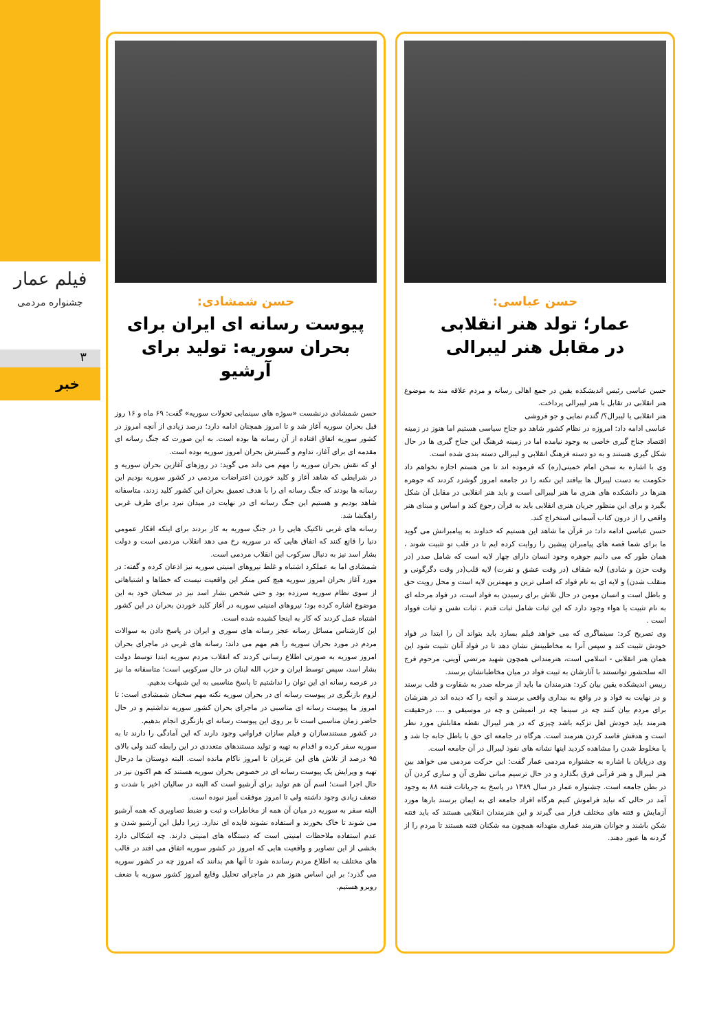فیلم عمار
جشنواره مردمی
۳
خبر
حسن عباسی:
عمار؛ تولد هنر انقلابی
در مقابل هنر لیبرالی
حسن عباسی رئیس اندیشکده یقین در جمع اهالی رسانه و مردم علاقه مند به موضوع هنر انقلابی در تقابل با هنر لیبرالی پرداخت.
هنر انقلابی یا لیبرال؟/ گندم نمایی و جو فروشی
عباسی ادامه داد: امروزه در نظام کشور شاهد دو جناح سیاسی هستیم اما هنوز در زمینه اقتصاد جناح گیری خاصی به وجود نیامده اما در زمینه فرهنگ این جناح گیری ها در حال شکل گیری هستند و به دو دسته فرهنگ انقلابی و لیبرالی دسته بندی شده است.
وی با اشاره به سخن امام خمینی(ره) که فرموده اند تا من هستم اجازه نخواهم داد حکومت به دست لیبرال ها بیافتد این نکته را در جامعه امروز گوشزد کردند که جوهره هنرها در دانشکده های هنری ما هنر لیبرالی است و باید هنر انقلابی در مقابل آن شکل بگیرد و برای این منظور جریان هنری انقلابی باید به قرآن رجوع کند و اساس و مبنای هنر واقعی را از درون کتاب آسمانی استخراج کند.
حسن عباسی ادامه داد: در قرآن ما شاهد این هستیم که خداوند به پیامبرانش می گوید ما برای شما قصه های پیامبران پیشین را روایت کرده ایم تا در قلب تو تثبیت شوند ، همان طور که می دانیم جوهره وجود انسان دارای چهار لایه است که شامل صدر (در وقت حزن و شادی) لایه شقاف (در وقت عشق و نفرت) لایه قلب(در وقت دگرگونی و منقلب شدن) و لایه ای به نام فواد که اصلی ترین و مهمترین لایه است و محل رویت حق و باطل است و انسان مومن در حال تلاش برای رسیدن به فواد است، در فواد مرحله ای به نام تثبیت یا هواء وجود دارد که این ثبات شامل ثبات قدم ، ثبات نفس و ثبات فوواد است .
وی تصریح کرد: سینماگری که می خواهد فیلم بسازد باید بتواند آن را ابتدا در فواد خودش تثبیت کند و سپس آنرا به مخاطبینش نشان دهد تا در فواد آنان تثبیت شود این همان هنر انقلابی - اسلامی است، هنرمندانی همچون شهید مرتضی آوینی، مرحوم فرج اله سلحشور توانستند با آثارشان به ثبیت فواد در میان مخاطبانشان برسند.
رییس اندیشکده یقین بیان کرد: هنرمندان ما باید از مرحله صدر به شقاوت و قلب برسند و در نهایت به فواد و در واقع به بیداری واقعی برسند و آنچه را که دیده اند در هنرشان برای مردم بیان کنند چه در سینما چه در انمیشن و چه در موسیقی و .... درحقیقت هنرمند باید خودش اهل تزکیه باشد چیزی که در هنر لیبرال نقطه مقابلش مورد نظر است و هدفش فاسد کردن هنرمند است. هرگاه در جامعه ای حق با باطل جابه جا شد و یا مخلوط شدن را مشاهده کردید اینها نشانه های نفوذ لیبرال در آن جامعه است.
وی درپایان با اشاره به جشنواره مردمی عمار گفت: این حرکت مردمی می خواهد بین هنر لیبرال و هنر قرآنی فرق بگذارد و در حال ترسیم مبانی نظری آن و ساری کردن آن در بطن جامعه است. جشنواره عمار در سال ۱۳۸۹ در پاسخ به جریانات فتنه ۸۸ به وجود آمد در حالی که نباید فراموش کنیم هرگاه افراد جامعه ای به ایمان برسند بارها مورد آزمایش و فتنه های مختلف قرار می گیرند و این هنرمندان انقلابی هستند که باید فتنه شکن باشند و جوانان هنرمند عماری متهدانه همچون مه شکنان فتنه هستند تا مردم را از گردنه ها عبور دهند.
حسن شمشادی:
پیوست رسانه ای ایران برای بحران سوریه: تولید برای آرشیو
حسن شمشادی درنشست «سوژه های سینمایی تحولات سوریه» گفت: ۶۹ ماه و ۱۶ روز قبل بحران سوریه آغاز شد و تا امروز همچنان ادامه دارد؛ درصد زیادی از آنچه امروز در کشور سوریه اتفاق افتاده از آن رسانه ها بوده است. به این صورت که جنگ رسانه ای مقدمه ای برای آغاز، تداوم و گسترش بحران امروز سوریه بوده است.
او که نقش بحران سوریه را مهم می داند می گوید: در روزهای آغازین بحران سوریه و در شرایطی که شاهد آغاز و کلید خوردن اعتراضات مردمی در کشور سوریه بودیم این رسانه ها بودند که جنگ رسانه ای را با هدف تعمیق بحران این کشور کلید زدند، متاسفانه شاهد بودیم و هستیم این جنگ رسانه ای در نهایت در میدان نبرد برای طرف غربی راهگشا شد.
رسانه های غربی تاکتیک هایی را در جنگ سوریه به کار بردند برای اینکه افکار عمومی دنیا را قانع کنند که اتفاق هایی که در سوریه رخ می دهد انقلاب مردمی است و دولت بشار اسد نیز به دنبال سرکوب این انقلاب مردمی است.
شمشادی اما به عملکرد اشتباه و غلط نیروهای امنیتی سوریه نیز اذعان کرده و گفته: در مورد آغاز بحران امروز سوریه هیچ کس منکر این واقعیت نیست که خطاها و اشتباهاتی از سوی نظام سوریه سرزده بود و حتی شخص بشار اسد نیز در سخنان خود به این موضوع اشاره کرده بود؛ نیروهای امنیتی سوریه در آغاز کلید خوردن بحران در این کشور اشتباه عمل کردند که کار به اینجا کشیده شده است.
این کارشناس مسائل رسانه عجز رسانه های سوری و ایران در پاسخ دادن به سوالات مردم در مورد بحران سوریه را هم مهم می داند: رسانه های غربی در ماجرای بحران امروز سوریه به صورتی اطلاع رسانی کردند که انقلاب مردم سوریه ابتدا توسط دولت بشار اسد، سپس توسط ایران و حزب الله لبنان در حال سرکوبی است؛ متاسفانه ما نیز در عرصه رسانه ای این توان را نداشتیم تا پاسخ مناسبی به این شبهات بدهیم.
لزوم بازنگری در پیوست رسانه ای در بحران سوریه نکته مهم سخنان شمشادی است: تا امروز ما پیوست رسانه ای مناسبی در ماجرای بحران کشور سوریه نداشتیم و در حال حاضر زمان مناسبی است تا بر روی این پیوست رسانه ای بازنگری انجام بدهیم.
در کشور مستندسازان و فیلم سازان فراوانی وجود دارند که این آمادگی را دارند تا به سوریه سفر کرده و اقدام به تهیه و تولید مستندهای متعددی در این رابطه کنند ولی بالای ۹۵ درصد از تلاش های این عزیزان تا امروز ناکام مانده است. البته دوستان ما درحال تهیه و ویرایش یک پیوست رسانه ای در خصوص بحران سوریه هستند که هم اکنون نیز در حال اجرا است؛ اسم آن هم تولید برای آرشیو است که البته در سالیان اخیر با شدت و ضعف زیادی وجود داشته ولی تا امروز موفقت آمیز نبوده است.
البته سفر به سوریه در میان آن همه از مخاطرات و ثبت و ضبط تصاویری که همه آرشیو می شوند تا خاک بخورند و استفاده نشوند فایده ای ندارد. زیرا دلیل این آرشیو شدن و عدم استفاده ملاحظات امنیتی است که دستگاه های امنیتی دارند. چه اشکالی دارد بخشی از این تصاویر و واقعیت هایی که امروز در کشور سوریه اتفاق می افتد در قالب های مختلف به اطلاع مردم رسانده شود تا آنها هم بدانند که امروز چه در کشور سوریه می گذرد؛ بر این اساس هنوز هم در ماجرای تحلیل وقایع امروز کشور سوریه با ضعف روبرو هستیم.